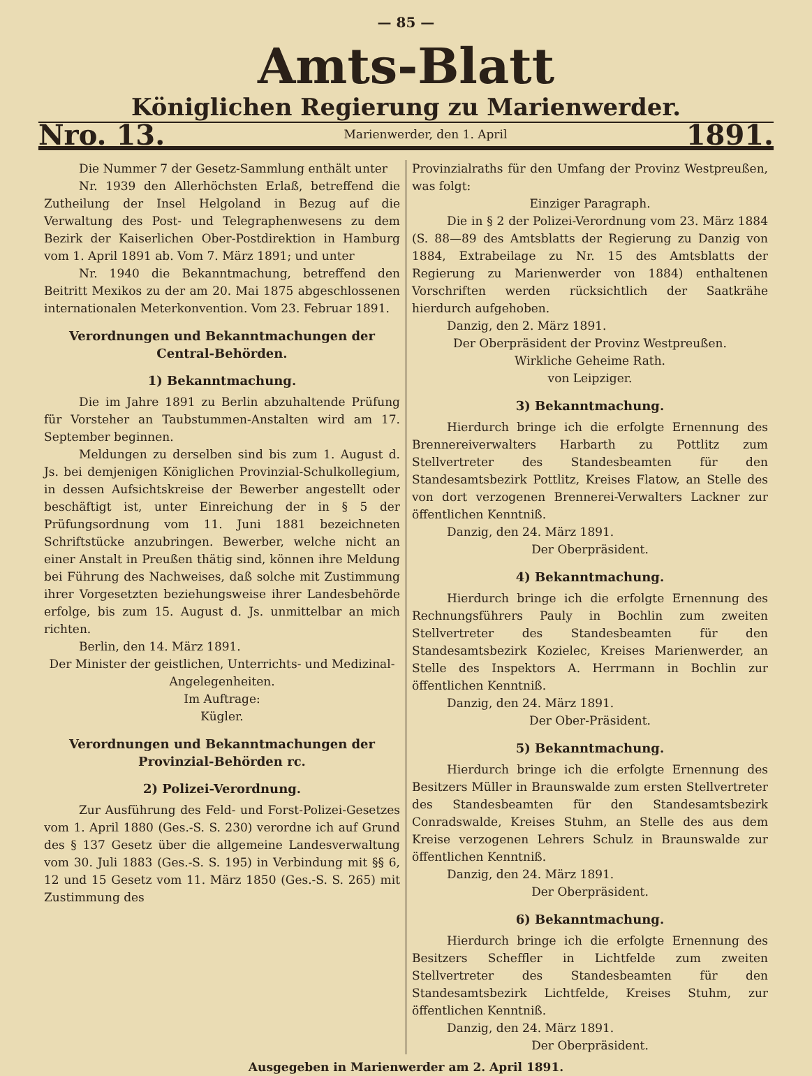— 85 —
Amts-Blatt
Königlichen Regierung zu Marienwerder.
Nro. 13. Marienwerder, den 1. April 1891.
Die Nummer 7 der Gesetz-Sammlung enthält unter
Nr. 1939 den Allerhöchsten Erlaß, betreffend die Zutheilung der Insel Helgoland in Bezug auf die Verwaltung des Post- und Telegraphenwesens zu dem Bezirk der Kaiserlichen Ober-Postdirektion in Hamburg vom 1. April 1891 ab. Vom 7. März 1891; und unter
Nr. 1940 die Bekanntmachung, betreffend den Beitritt Mexikos zu der am 20. Mai 1875 abgeschlossenen internationalen Meterkonvention. Vom 23. Februar 1891.
Verordnungen und Bekanntmachungen der Central-Behörden.
1) Bekanntmachung.
Die im Jahre 1891 zu Berlin abzuhaltende Prüfung für Vorsteher an Taubstummen-Anstalten wird am 17. September beginnen.
Meldungen zu derselben sind bis zum 1. August d. Js. bei demjenigen Königlichen Provinzial-Schulkollegium, in dessen Aufsichtskreise der Bewerber angestellt oder beschäftigt ist, unter Einreichung der in § 5 der Prüfungsordnung vom 11. Juni 1881 bezeichneten Schriftstücke anzubringen. Bewerber, welche nicht an einer Anstalt in Preußen thätig sind, können ihre Meldung bei Führung des Nachweises, daß solche mit Zustimmung ihrer Vorgesetzten beziehungsweise ihrer Landesbehörde erfolge, bis zum 15. August d. Js. unmittelbar an mich richten.
Berlin, den 14. März 1891.
Der Minister der geistlichen, Unterrichts- und Medizinal-Angelegenheiten.
Im Auftrage:
Kügler.
Verordnungen und Bekanntmachungen der Provinzial-Behörden rc.
2) Polizei-Verordnung.
Zur Ausführung des Feld- und Forst-Polizei-Gesetzes vom 1. April 1880 (Ges.-S. S. 230) verordne ich auf Grund des § 137 Gesetz über die allgemeine Landesverwaltung vom 30. Juli 1883 (Ges.-S. S. 195) in Verbindung mit §§ 6, 12 und 15 Gesetz vom 11. März 1850 (Ges.-S. S. 265) mit Zustimmung des
Provinzialraths für den Umfang der Provinz Westpreußen, was folgt:
Einziger Paragraph.
Die in § 2 der Polizei-Verordnung vom 23. März 1884 (S. 88—89 des Amtsblatts der Regierung zu Danzig von 1884, Extrabeilage zu Nr. 15 des Amtsblatts der Regierung zu Marienwerder von 1884) enthaltenen Vorschriften werden rücksichtlich der Saatkrähe hierdurch aufgehoben.
Danzig, den 2. März 1891.
Der Oberpräsident der Provinz Westpreußen.
Wirkliche Geheime Rath.
von Leipziger.
3) Bekanntmachung.
Hierdurch bringe ich die erfolgte Ernennung des Brennereiverwalters Harbarth zu Pottlitz zum Stellvertreter des Standesbeamten für den Standesamtsbezirk Pottlitz, Kreises Flatow, an Stelle des von dort verzogenen Brennerei-Verwalters Lackner zur öffentlichen Kenntniß.
Danzig, den 24. März 1891.
Der Oberpräsident.
4) Bekanntmachung.
Hierdurch bringe ich die erfolgte Ernennung des Rechnungsführers Pauly in Bochlin zum zweiten Stellvertreter des Standesbeamten für den Standesamtsbezirk Kozielec, Kreises Marienwerder, an Stelle des Inspektors A. Herrmann in Bochlin zur öffentlichen Kenntniß.
Danzig, den 24. März 1891.
Der Ober-Präsident.
5) Bekanntmachung.
Hierdurch bringe ich die erfolgte Ernennung des Besitzers Müller in Braunswalde zum ersten Stellvertreter des Standesbeamten für den Standesamtsbezirk Conradswalde, Kreises Stuhm, an Stelle des aus dem Kreise verzogenen Lehrers Schulz in Braunswalde zur öffentlichen Kenntniß.
Danzig, den 24. März 1891.
Der Oberpräsident.
6) Bekanntmachung.
Hierdurch bringe ich die erfolgte Ernennung des Besitzers Scheffler in Lichtfelde zum zweiten Stellvertreter des Standesbeamten für den Standesamtsbezirk Lichtfelde, Kreises Stuhm, zur öffentlichen Kenntniß.
Danzig, den 24. März 1891.
Der Oberpräsident.
Ausgegeben in Marienwerder am 2. April 1891.